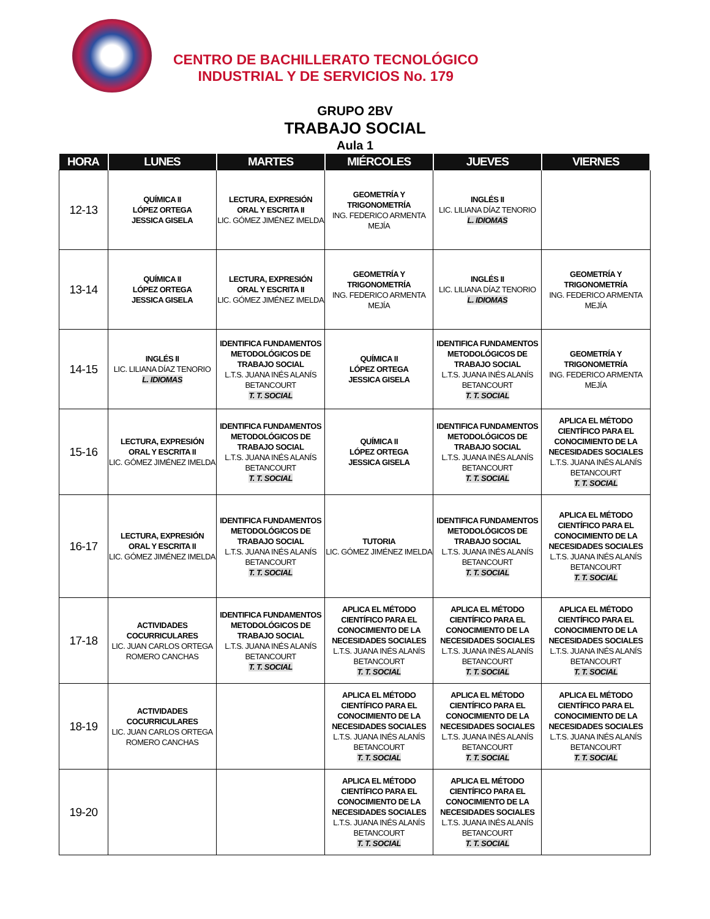CENTRO DE BACHILLERATO TECNOLÓGICO
INDUSTRIAL Y DE SERVICIOS No. 179
GRUPO 2BV
TRABAJO SOCIAL
Aula 1
| HORA | LUNES | MARTES | MIÉRCOLES | JUEVES | VIERNES |
| --- | --- | --- | --- | --- | --- |
| 12-13 | QUÍMICA II LÓPEZ ORTEGA JESSICA GISELA | LECTURA, EXPRESIÓN ORAL Y ESCRITA II LIC. GÓMEZ JIMÉNEZ IMELDA | GEOMETRÍA Y TRIGONOMETRÍA ING. FEDERICO ARMENTA MEJÍA | INGLÉS II LIC. LILIANA DÍAZ TENORIO L. IDIOMAS | |
| 13-14 | QUÍMICA II LÓPEZ ORTEGA JESSICA GISELA | LECTURA, EXPRESIÓN ORAL Y ESCRITA II LIC. GÓMEZ JIMÉNEZ IMELDA | GEOMETRÍA Y TRIGONOMETRÍA ING. FEDERICO ARMENTA MEJÍA | INGLÉS II LIC. LILIANA DÍAZ TENORIO L. IDIOMAS | GEOMETRÍA Y TRIGONOMETRÍA ING. FEDERICO ARMENTA MEJÍA |
| 14-15 | INGLÉS II LIC. LILIANA DÍAZ TENORIO L. IDIOMAS | IDENTIFICA FUNDAMENTOS METODOLÓGICOS DE TRABAJO SOCIAL L.T.S. JUANA INÉS ALANÍS BETANCOURT T. T. SOCIAL | QUÍMICA II LÓPEZ ORTEGA JESSICA GISELA | IDENTIFICA FUNDAMENTOS METODOLÓGICOS DE TRABAJO SOCIAL L.T.S. JUANA INÉS ALANÍS BETANCOURT T. T. SOCIAL | GEOMETRÍA Y TRIGONOMETRÍA ING. FEDERICO ARMENTA MEJÍA |
| 15-16 | LECTURA, EXPRESIÓN ORAL Y ESCRITA II LIC. GÓMEZ JIMÉNEZ IMELDA | IDENTIFICA FUNDAMENTOS METODOLÓGICOS DE TRABAJO SOCIAL L.T.S. JUANA INÉS ALANÍS BETANCOURT T. T. SOCIAL | QUÍMICA II LÓPEZ ORTEGA JESSICA GISELA | IDENTIFICA FUNDAMENTOS METODOLÓGICOS DE TRABAJO SOCIAL L.T.S. JUANA INÉS ALANÍS BETANCOURT T. T. SOCIAL | APLICA EL MÉTODO CIENTÍFICO PARA EL CONOCIMIENTO DE LA NECESIDADES SOCIALES L.T.S. JUANA INÉS ALANÍS BETANCOURT T. T. SOCIAL |
| 16-17 | LECTURA, EXPRESIÓN ORAL Y ESCRITA II LIC. GÓMEZ JIMÉNEZ IMELDA | IDENTIFICA FUNDAMENTOS METODOLÓGICOS DE TRABAJO SOCIAL L.T.S. JUANA INÉS ALANÍS BETANCOURT T. T. SOCIAL | TUTORIA LIC. GÓMEZ JIMÉNEZ IMELDA | IDENTIFICA FUNDAMENTOS METODOLÓGICOS DE TRABAJO SOCIAL L.T.S. JUANA INÉS ALANÍS BETANCOURT T. T. SOCIAL | APLICA EL MÉTODO CIENTÍFICO PARA EL CONOCIMIENTO DE LA NECESIDADES SOCIALES L.T.S. JUANA INÉS ALANÍS BETANCOURT T. T. SOCIAL |
| 17-18 | ACTIVIDADES COCURRICULARES LIC. JUAN CARLOS ORTEGA ROMERO CANCHAS | IDENTIFICA FUNDAMENTOS METODOLÓGICOS DE TRABAJO SOCIAL L.T.S. JUANA INÉS ALANÍS BETANCOURT T. T. SOCIAL | APLICA EL MÉTODO CIENTÍFICO PARA EL CONOCIMIENTO DE LA NECESIDADES SOCIALES L.T.S. JUANA INÉS ALANÍS BETANCOURT T. T. SOCIAL | APLICA EL MÉTODO CIENTÍFICO PARA EL CONOCIMIENTO DE LA NECESIDADES SOCIALES L.T.S. JUANA INÉS ALANÍS BETANCOURT T. T. SOCIAL | APLICA EL MÉTODO CIENTÍFICO PARA EL CONOCIMIENTO DE LA NECESIDADES SOCIALES L.T.S. JUANA INÉS ALANÍS BETANCOURT T. T. SOCIAL |
| 18-19 | ACTIVIDADES COCURRICULARES LIC. JUAN CARLOS ORTEGA ROMERO CANCHAS | | APLICA EL MÉTODO CIENTÍFICO PARA EL CONOCIMIENTO DE LA NECESIDADES SOCIALES L.T.S. JUANA INÉS ALANÍS BETANCOURT T. T. SOCIAL | APLICA EL MÉTODO CIENTÍFICO PARA EL CONOCIMIENTO DE LA NECESIDADES SOCIALES L.T.S. JUANA INÉS ALANÍS BETANCOURT T. T. SOCIAL | APLICA EL MÉTODO CIENTÍFICO PARA EL CONOCIMIENTO DE LA NECESIDADES SOCIALES L.T.S. JUANA INÉS ALANÍS BETANCOURT T. T. SOCIAL |
| 19-20 | | | APLICA EL MÉTODO CIENTÍFICO PARA EL CONOCIMIENTO DE LA NECESIDADES SOCIALES L.T.S. JUANA INÉS ALANÍS BETANCOURT T. T. SOCIAL | APLICA EL MÉTODO CIENTÍFICO PARA EL CONOCIMIENTO DE LA NECESIDADES SOCIALES L.T.S. JUANA INÉS ALANÍS BETANCOURT T. T. SOCIAL | |